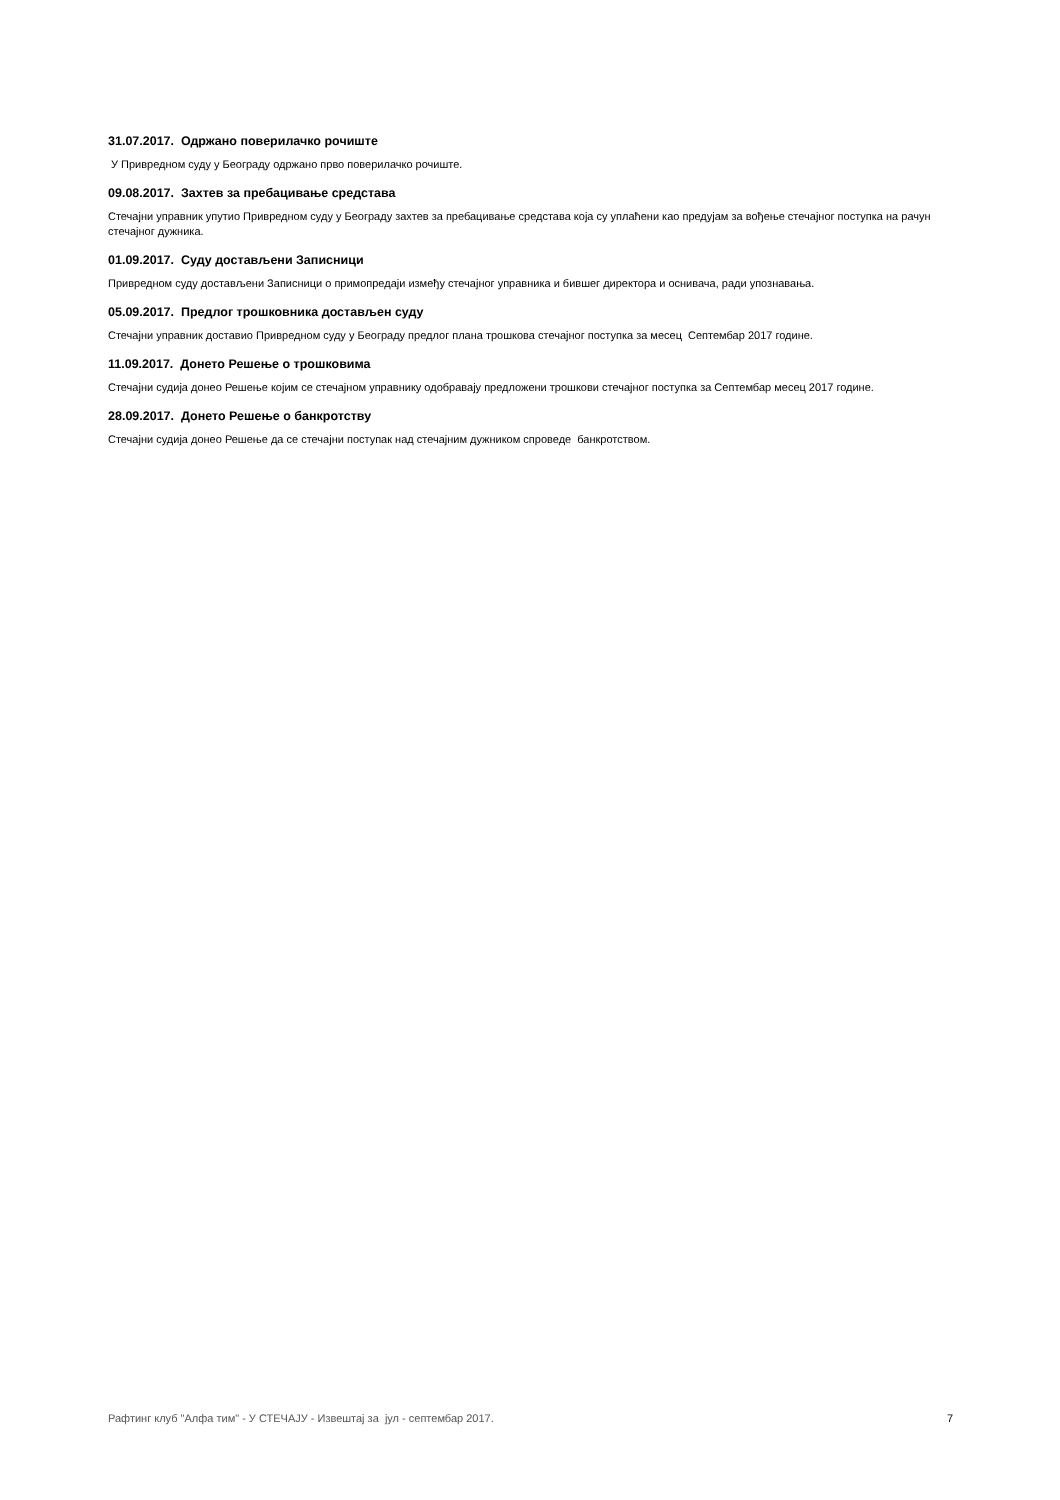31.07.2017. Одржано поверилачко рочиште
У Привредном суду у Београду одржано прво поверилачко рочиште.
09.08.2017. Захтев за пребацивање средстава
Стечајни управник упутио Привредном суду у Београду захтев за пребацивање средстава која су уплаћени као предујам за вођење стечајног поступка на рачун стечајног дужника.
01.09.2017. Суду достављени Записници
Привредном суду достављени Записници о примопредаји између стечајног управника и бившег директора и оснивача, ради упознавања.
05.09.2017. Предлог трошковника достављен суду
Стечајни управник доставио Привредном суду у Београду предлог плана трошкова стечајног поступка за месец Септембар 2017 године.
11.09.2017. Донето Решење о трошковима
Стечајни судија донео Решење којим се стечајном управнику одобравају предложени трошкови стечајног поступка за Септембар месец 2017 године.
28.09.2017. Донето Решење о банкротству
Стечајни судија донео Решење да се стечајни поступак над стечајним дужником спроведе банкротством.
Рафтинг клуб "Алфа тим" - У СТЕЧАЈУ - Извештај за јул - септембар 2017. 7